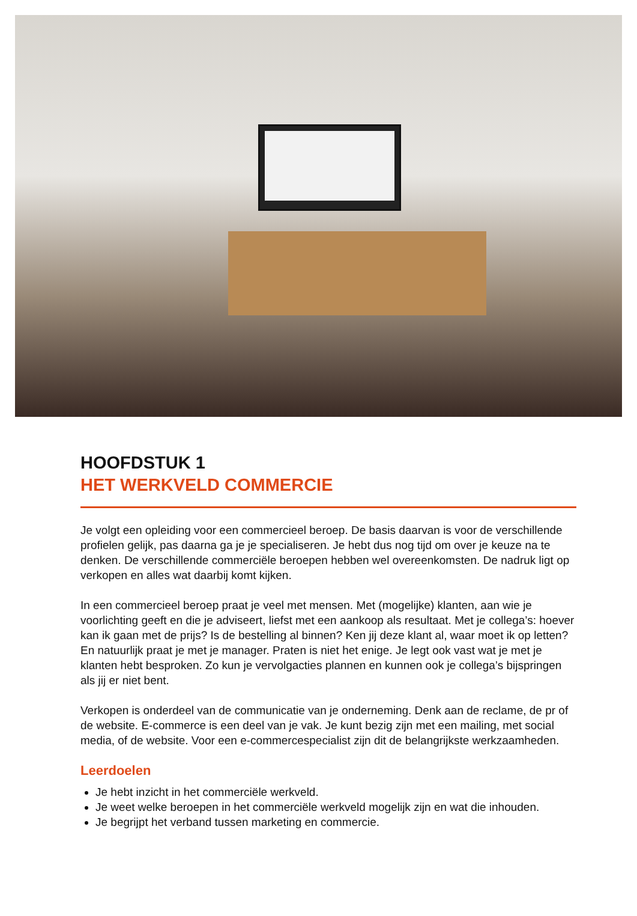HOOFDSTUK 1
HET WERKVELD COMMERCIE
Je volgt een opleiding voor een commercieel beroep. De basis daarvan is voor de verschillende profielen gelijk, pas daarna ga je je specialiseren. Je hebt dus nog tijd om over je keuze na te denken. De verschillende commerciële beroepen hebben wel overeenkomsten. De nadruk ligt op verkopen en alles wat daarbij komt kijken.
In een commercieel beroep praat je veel met mensen. Met (mogelijke) klanten, aan wie je voorlichting geeft en die je adviseert, liefst met een aankoop als resultaat. Met je collega’s: hoever kan ik gaan met de prijs? Is de bestelling al binnen? Ken jij deze klant al, waar moet ik op letten? En natuurlijk praat je met je manager. Praten is niet het enige. Je legt ook vast wat je met je klanten hebt besproken. Zo kun je vervolgacties plannen en kunnen ook je collega’s bijspringen als jij er niet bent.
Verkopen is onderdeel van de communicatie van je onderneming. Denk aan de reclame, de pr of de website. E-commerce is een deel van je vak. Je kunt bezig zijn met een mailing, met social media, of de website. Voor een e-commercespecialist zijn dit de belangrijkste werkzaamheden.
Leerdoelen
Je hebt inzicht in het commerciële werkveld.
Je weet welke beroepen in het commerciële werkveld mogelijk zijn en wat die inhouden.
Je begrijpt het verband tussen marketing en commercie.